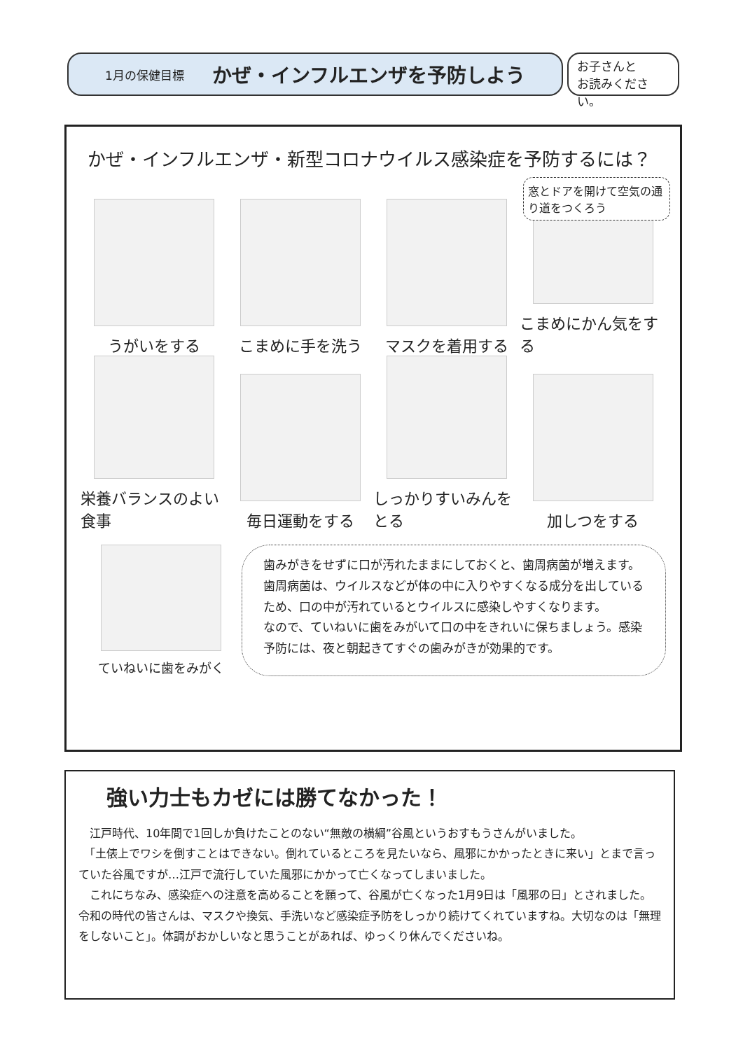1月の保健目標 かぜ・インフルエンザを予防しよう
お子さんと
お読みください。
かぜ・インフルエンザ・新型コロナウイルス感染症を予防するには？
窓とドアを開けて空気の通り道をつくろう
うがいをする
こまめに手を洗う
マスクを着用する
こまめにかん気をする
栄養バランスのよい食事
毎日運動をする
しっかりすいみんをとる
加しつをする
ていねいに歯をみがく
歯みがきをせずに口が汚れたままにしておくと、歯周病菌が増えます。
歯周病菌は、ウイルスなどが体の中に入りやすくなる成分を出しているため、口の中が汚れているとウイルスに感染しやすくなります。
なので、ていねいに歯をみがいて口の中をきれいに保ちましょう。感染予防には、夜と朝起きてすぐの歯みがきが効果的です。
強い力士もカゼには勝てなかった！
　江戸時代、10年間で1回しか負けたことのない“無敵の横綱”谷風というおすもうさんがいました。
　「土俵上でワシを倒すことはできない。倒れているところを見たいなら、風邪にかかったときに来い」とまで言っていた谷風ですが…江戸で流行していた風邪にかかって亡くなってしまいました。
　これにちなみ、感染症への注意を高めることを願って、谷風が亡くなった1月9日は「風邪の日」とされました。令和の時代の皆さんは、マスクや換気、手洗いなど感染症予防をしっかり続けてくれていますね。大切なのは「無理をしないこと」。体調がおかしいなと思うことがあれば、ゆっくり休んでくださいね。